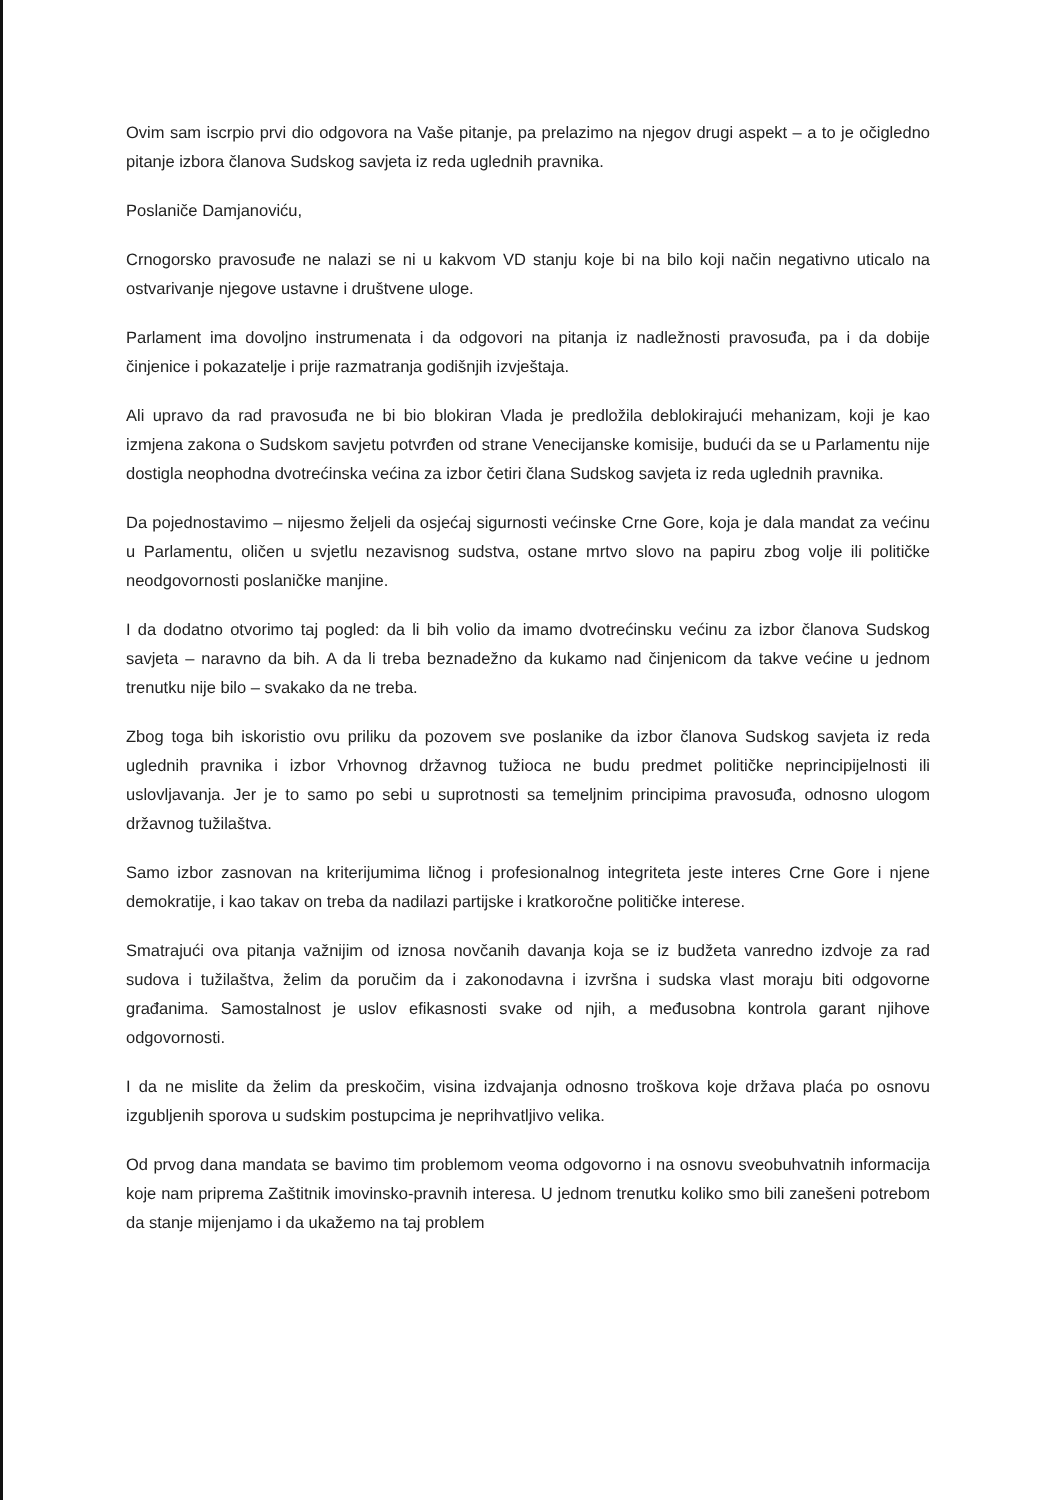Ovim sam iscrpio prvi dio odgovora na Vaše pitanje, pa prelazimo na njegov drugi aspekt – a to je očigledno pitanje izbora članova Sudskog savjeta iz reda uglednih pravnika.
Poslaniče Damjanoviću,
Crnogorsko pravosuđe ne nalazi se ni u kakvom VD stanju koje bi na bilo koji način negativno uticalo na ostvarivanje njegove ustavne i društvene uloge.
Parlament ima dovoljno instrumenata i da odgovori na pitanja iz nadležnosti pravosuđa, pa i da dobije činjenice i pokazatelje i prije razmatranja godišnjih izvještaja.
Ali upravo da rad pravosuđa ne bi bio blokiran Vlada je predložila deblokirajući mehanizam, koji je kao izmjena zakona o Sudskom savjetu potvrđen od strane Venecijanske komisije, budući da se u Parlamentu nije dostigla neophodna dvotrećinska većina za izbor četiri člana Sudskog savjeta iz reda uglednih pravnika.
Da pojednostavimo – nijesmo željeli da osjećaj sigurnosti većinske Crne Gore, koja je dala mandat za većinu u Parlamentu, oličen u svjetlu nezavisnog sudstva, ostane mrtvo slovo na papiru zbog volje ili političke neodgovornosti poslaničke manjine.
I da dodatno otvorimo taj pogled: da li bih volio da imamo dvotrećinsku većinu za izbor članova Sudskog savjeta – naravno da bih. A da li treba beznadežno da kukamo nad činjenicom da takve većine u jednom trenutku nije bilo – svakako da ne treba.
Zbog toga bih iskoristio ovu priliku da pozovem sve poslanike da izbor članova Sudskog savjeta iz reda uglednih pravnika i izbor Vrhovnog državnog tužioca ne budu predmet političke neprincipijelnosti ili uslovljavanja. Jer je to samo po sebi u suprotnosti sa temeljnim principima pravosuđa, odnosno ulogom državnog tužilaštva.
Samo izbor zasnovan na kriterijumima ličnog i profesionalnog integriteta jeste interes Crne Gore i njene demokratije, i kao takav on treba da nadilazi partijske i kratkoročne političke interese.
Smatrajući ova pitanja važnijim od iznosa novčanih davanja koja se iz budžeta vanredno izdvoje za rad sudova i tužilaštva, želim da poručim da i zakonodavna i izvršna i sudska vlast moraju biti odgovorne građanima. Samostalnost je uslov efikasnosti svake od njih, a međusobna kontrola garant njihove odgovornosti.
I da ne mislite da želim da preskočim, visina izdvajanja odnosno troškova koje država plaća po osnovu izgubljenih sporova u sudskim postupcima je neprihvatljivo velika.
Od prvog dana mandata se bavimo tim problemom veoma odgovorno i na osnovu sveobuhvatnih informacija koje nam priprema Zaštitnik imovinsko-pravnih interesa. U jednom trenutku koliko smo bili zanešeni potrebom da stanje mijenjamo i da ukažemo na taj problem